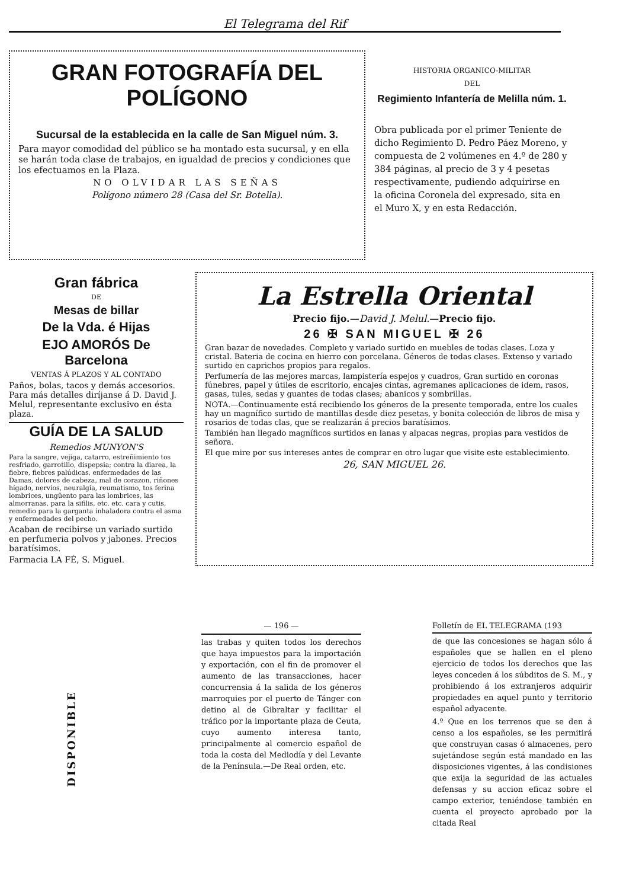El Telegrama del Rif
GRAN FOTOGRAFÍA DEL POLÍGONO
Sucursal de la establecida en la calle de San Miguel núm. 3.
Para mayor comodidad del público se ha montado esta sucursal, y en ella se harán toda clase de trabajos, en igualdad de precios y condiciones que los efectuamos en la Plaza.
NO OLVIDAR LAS SEÑAS
Polígono número 28 (Casa del Sr. Botella).
HISTORIA ORGANICO-MILITAR
DEL
Regimiento Infantería de Melilla núm. 1.
Obra publicada por el primer Teniente de dicho Regimiento D. Pedro Páez Moreno, y compuesta de 2 volúmenes en 4.º de 280 y 384 páginas, al precio de 3 y 4 pesetas respectivamente, pudiendo adquirirse en la oficina Coronela del expresado, sita en el Muro X, y en esta Redacción.
Gran fábrica
DE
Mesas de billar
De la Vda. é Hijas
EJO AMORÓS De Barcelona
VENTAS Á PLAZOS Y AL CONTADO
Paños, bolas, tacos y demás accesorios. Para más detalles diríjanse á D. David J. Melul, representante exclusivo en ésta plaza.
GUÍA DE LA SALUD
Remedios MUNYON'S
Para la sangre, vejiga, catarro, estreñimiento tos resfriado, garrotillo, dispepsia; contra la diarea, la fiebre, fiebres palúdicas, enfermedades de las Damas, dolores de cabeza, mal de corazon, riñones hígado, nervios, neuralgia, reumatismo, tos ferina lombrices, ungüento para las lombrices, las almorranas, para la sifilis, etc. etc. cara y cutis, remedio para la garganta inhaladora contra el asma y enfermedades del pecho.
Acaban de recibirse un variado surtido en perfumeria polvos y jabones. Precios baratísimos.
Farmacia LA FÉ, S. Miguel.
La Estrella Oriental
Precio fijo.—David J. Melul.—Precio fijo.
26 ✠ SAN MIGUEL ✠ 26
Gran bazar de novedades. Completo y variado surtido en muebles de todas clases. Loza y cristal. Bateria de cocina en hierro con porcelana. Géneros de todas clases. Extenso y variado surtido en caprichos propios para regalos.
Perfumería de las mejores marcas, lampistería espejos y cuadros, Gran surtido en coronas fúnebres, papel y útiles de escritorio, encajes cintas, agremanes aplicaciones de idem, rasos, gasas, tules, sedas y guantes de todas clases; abanicos y sombrillas.
NOTA.—Continuamente está recibiendo los géneros de la presente temporada, entre los cuales hay un magnífico surtido de mantillas desde diez pesetas, y bonita colección de libros de misa y rosarios de todas clas, que se realizarán á precios baratísimos.
También han llegado magníficos surtidos en lanas y alpacas negras, propias para vestidos de señora.
El que mire por sus intereses antes de comprar en otro lugar que visite este establecimiento.
26, SAN MIGUEL 26.
DISPONIBLE
— 196 —
las trabas y quiten todos los derechos que haya impuestos para la importación y exportación, con el fin de promover el aumento de las transacciones, hacer concurrensia á la salida de los géneros marroquies por el puerto de Tánger con detino al de Gibraltar y facilitar el tráfico por la importante plaza de Ceuta, cuyo aumento interesa tanto, principalmente al comercio español de toda la costa del Mediodía y del Levante de la Península.—De Real orden, etc.
Folletín de EL TELEGRAMA (193
de que las concesiones se hagan sólo á españoles que se hallen en el pleno ejercicio de todos los derechos que las leyes conceden á los súbditos de S. M., y prohibiendo á los extranjeros adquirir propiedades en aquel punto y territorio español adyacente.
4.º Que en los terrenos que se den á censo a los españoles, se les permitirá que construyan casas ó almacenes, pero sujetándose según está mandado en las disposiciones vigentes, á las condisiones que exija la seguridad de las actuales defensas y su accion eficaz sobre el campo exterior, teniéndose también en cuenta el proyecto aprobado por la citada Real